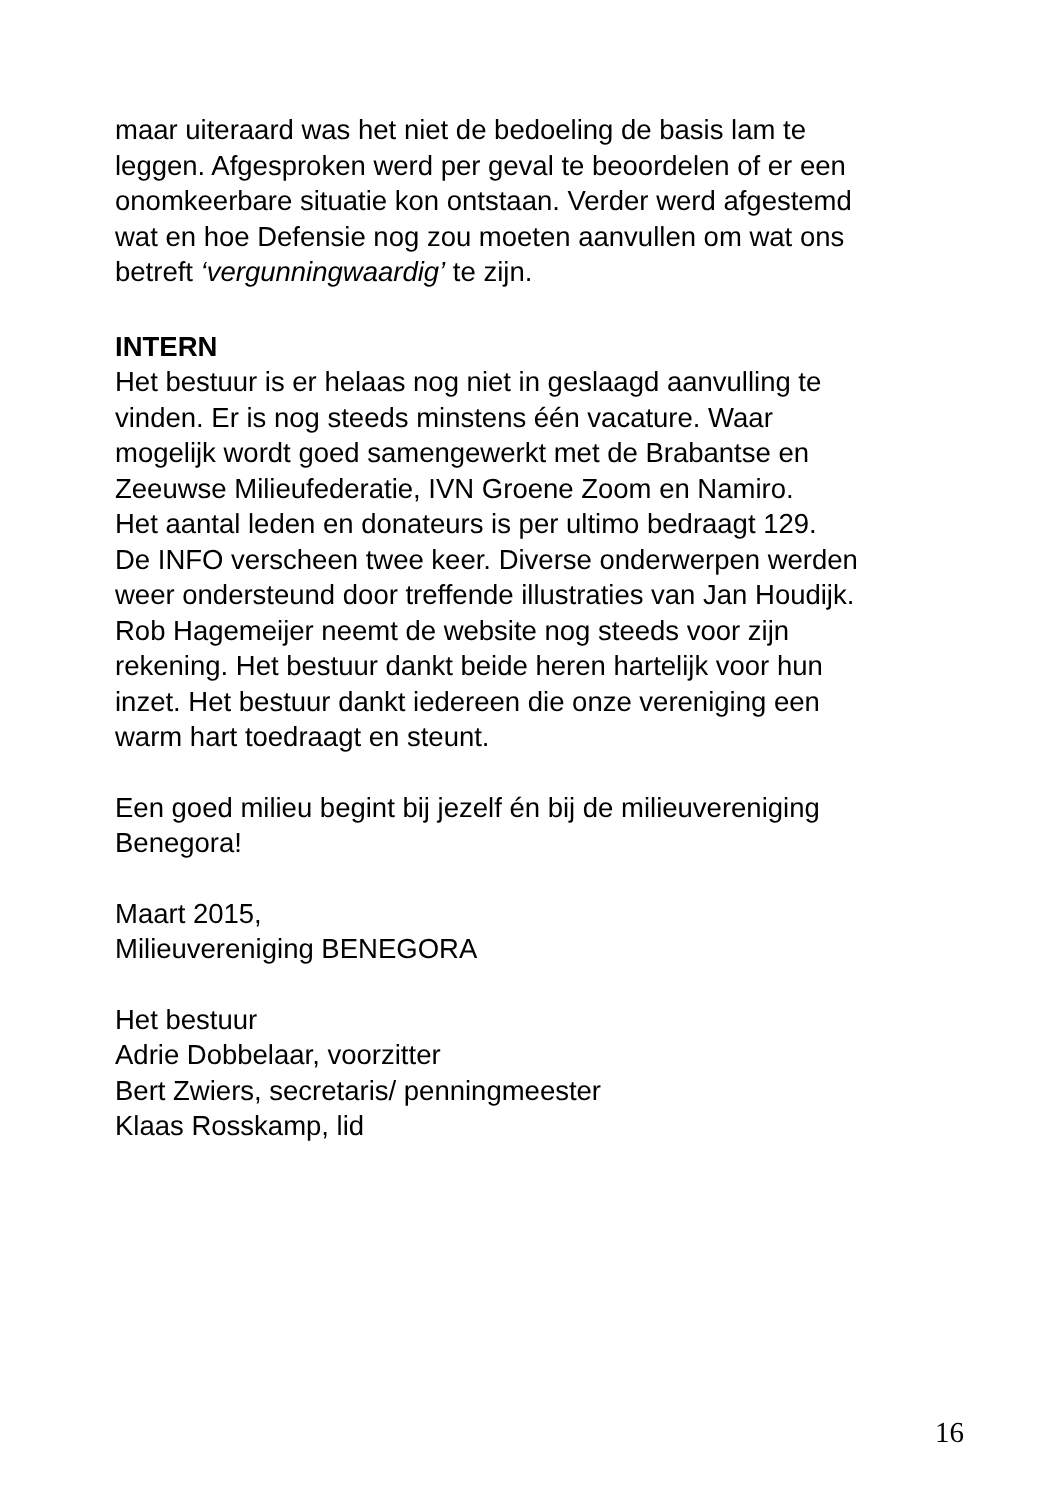maar uiteraard was het niet de bedoeling de basis lam te
leggen. Afgesproken werd per geval te beoordelen of er een
onomkeerbare situatie kon ontstaan. Verder werd afgestemd
wat en hoe Defensie nog zou moeten aanvullen om wat ons
betreft ‘vergunningwaardig’ te zijn.
INTERN
Het bestuur is er helaas nog niet in geslaagd aanvulling te
vinden. Er is nog steeds minstens één vacature. Waar
mogelijk wordt goed samengewerkt met de Brabantse en
Zeeuwse Milieufederatie, IVN Groene Zoom en Namiro.
Het aantal leden en donateurs is per ultimo bedraagt 129.
De INFO verscheen twee keer. Diverse onderwerpen werden
weer ondersteund door treffende illustraties van Jan Houdijk.
Rob Hagemeijer neemt de website nog steeds voor zijn
rekening. Het bestuur dankt beide heren hartelijk voor hun
inzet. Het bestuur dankt iedereen die onze vereniging een
warm hart toedraagt en steunt.
Een goed milieu begint bij jezelf én bij de milieuvereniging
Benegora!
Maart 2015,
Milieuvereniging BENEGORA
Het bestuur
Adrie Dobbelaar, voorzitter
Bert Zwiers, secretaris/ penningmeester
Klaas Rosskamp, lid
16